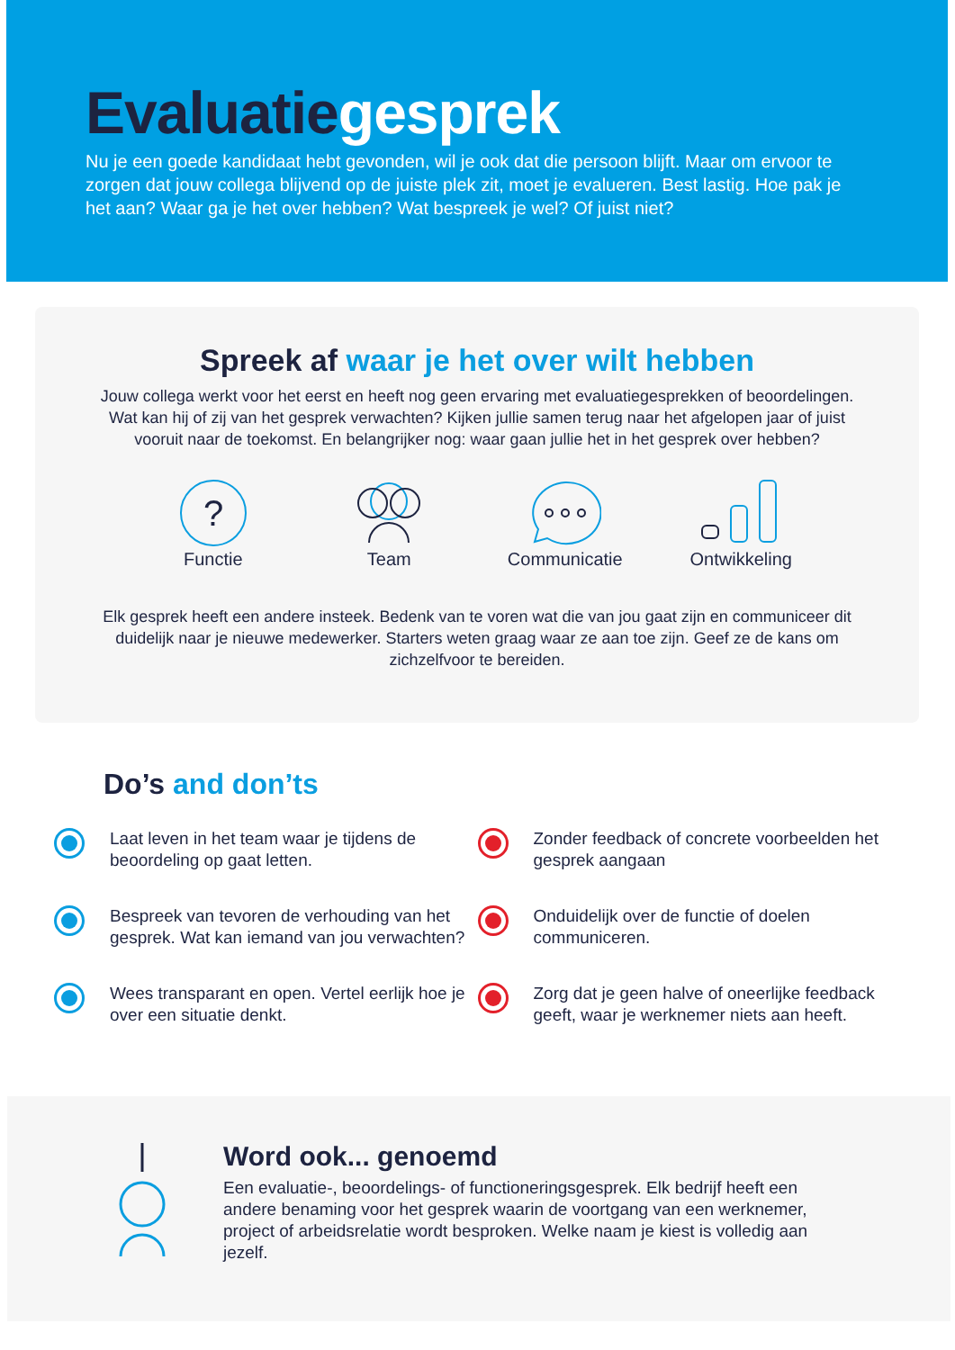Evaluatiegesprek
Nu je een goede kandidaat hebt gevonden, wil je ook dat die persoon blijft. Maar om ervoor te zorgen dat jouw collega blijvend op de juiste plek zit, moet je evalueren. Best lastig. Hoe pak je het aan? Waar ga je het over hebben? Wat bespreek je wel? Of juist niet?
Spreek af waar je het over wilt hebben
Jouw collega werkt voor het eerst en heeft nog geen ervaring met evaluatiegesprekken of beoordelingen. Wat kan hij of zij van het gesprek verwachten? Kijken jullie samen terug naar het afgelopen jaar of juist vooruit naar de toekomst. En belangrijker nog: waar gaan jullie het in het gesprek over hebben?
?
Functie
Team Communicatie Ontwikkeling
Elk gesprek heeft een andere insteek. Bedenk van te voren wat die van jou gaat zijn en communiceer dit duidelijk naar je nieuwe medewerker. Starters weten graag waar ze aan toe zijn. Geef ze de kans om zichzelfvoor te bereiden.
Do’s and don’ts
Laat leven in het team waar je tijdens de beoordeling op gaat letten.
Bespreek van tevoren de verhouding van het gesprek. Wat kan iemand van jou verwachten?
Wees transparant en open. Vertel eerlijk hoe je over een situatie denkt.
Zonder feedback of concrete voorbeelden het gesprek aangaan
Onduidelijk over de functie of doelen communiceren.
Zorg dat je geen halve of oneerlijke feedback geeft, waar je werknemer niets aan heeft.
Word ook... genoemd
Een evaluatie-, beoordelings- of functioneringsgesprek. Elk bedrijf heeft een andere benaming voor het gesprek waarin de voortgang van een werknemer, project of arbeidsrelatie wordt besproken. Welke naam je kiest is volledig aan jezelf.